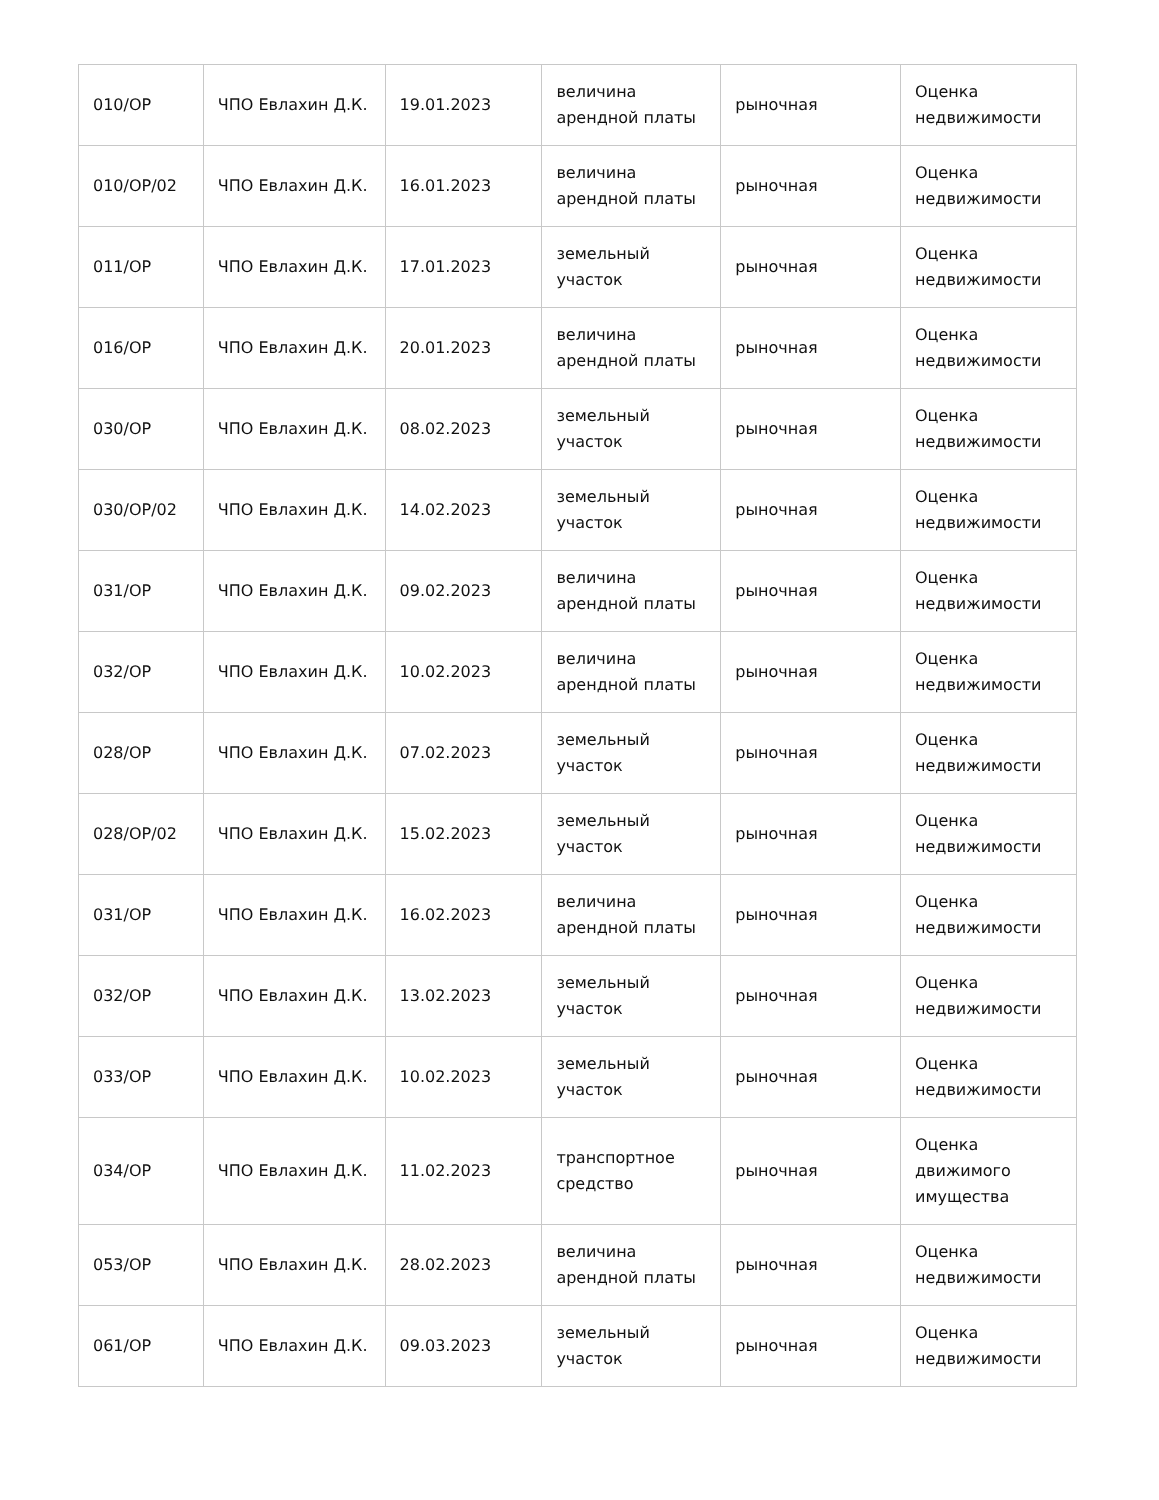| 010/ОР | ЧПО Евлахин Д.К. | 19.01.2023 | величина арендной платы | рыночная | Оценка недвижимости |
| 010/ОР/02 | ЧПО Евлахин Д.К. | 16.01.2023 | величина арендной платы | рыночная | Оценка недвижимости |
| 011/ОР | ЧПО Евлахин Д.К. | 17.01.2023 | земельный участок | рыночная | Оценка недвижимости |
| 016/ОР | ЧПО Евлахин Д.К. | 20.01.2023 | величина арендной платы | рыночная | Оценка недвижимости |
| 030/ОР | ЧПО Евлахин Д.К. | 08.02.2023 | земельный участок | рыночная | Оценка недвижимости |
| 030/ОР/02 | ЧПО Евлахин Д.К. | 14.02.2023 | земельный участок | рыночная | Оценка недвижимости |
| 031/ОР | ЧПО Евлахин Д.К. | 09.02.2023 | величина арендной платы | рыночная | Оценка недвижимости |
| 032/ОР | ЧПО Евлахин Д.К. | 10.02.2023 | величина арендной платы | рыночная | Оценка недвижимости |
| 028/ОР | ЧПО Евлахин Д.К. | 07.02.2023 | земельный участок | рыночная | Оценка недвижимости |
| 028/ОР/02 | ЧПО Евлахин Д.К. | 15.02.2023 | земельный участок | рыночная | Оценка недвижимости |
| 031/ОР | ЧПО Евлахин Д.К. | 16.02.2023 | величина арендной платы | рыночная | Оценка недвижимости |
| 032/ОР | ЧПО Евлахин Д.К. | 13.02.2023 | земельный участок | рыночная | Оценка недвижимости |
| 033/ОР | ЧПО Евлахин Д.К. | 10.02.2023 | земельный участок | рыночная | Оценка недвижимости |
| 034/ОР | ЧПО Евлахин Д.К. | 11.02.2023 | транспортное средство | рыночная | Оценка движимого имущества |
| 053/ОР | ЧПО Евлахин Д.К. | 28.02.2023 | величина арендной платы | рыночная | Оценка недвижимости |
| 061/ОР | ЧПО Евлахин Д.К. | 09.03.2023 | земельный участок | рыночная | Оценка недвижимости |